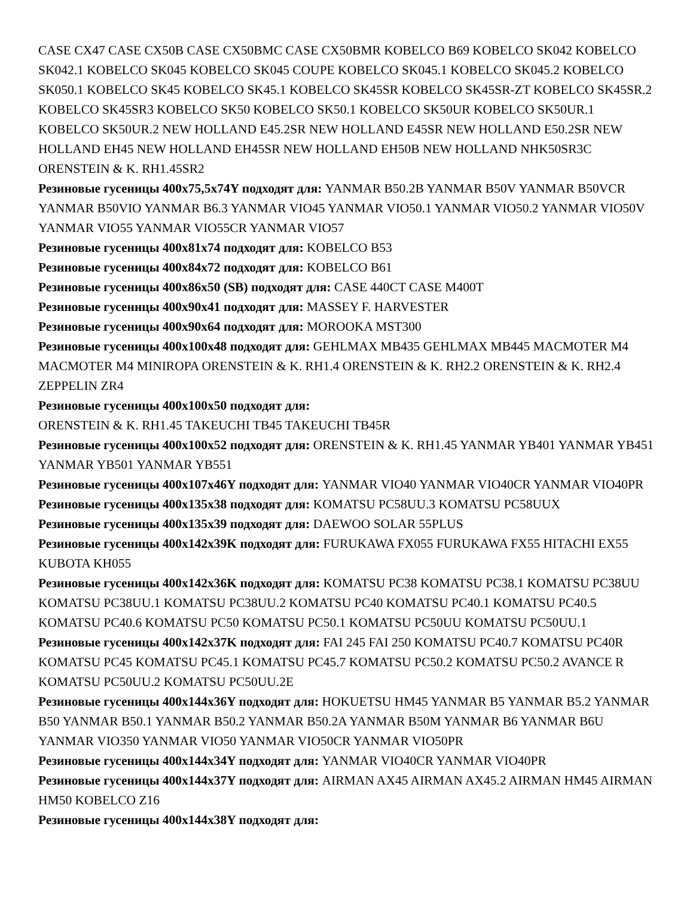CASE CX47 CASE CX50B CASE CX50BMC CASE CX50BMR KOBELCO B69 KOBELCO SK042 KOBELCO SK042.1 KOBELCO SK045 KOBELCO SK045 COUPE KOBELCO SK045.1 KOBELCO SK045.2 KOBELCO SK050.1 KOBELCO SK45 KOBELCO SK45.1 KOBELCO SK45SR KOBELCO SK45SR-ZT KOBELCO SK45SR.2 KOBELCO SK45SR3 KOBELCO SK50 KOBELCO SK50.1 KOBELCO SK50UR KOBELCO SK50UR.1 KOBELCO SK50UR.2 NEW HOLLAND E45.2SR NEW HOLLAND E45SR NEW HOLLAND E50.2SR NEW HOLLAND EH45 NEW HOLLAND EH45SR NEW HOLLAND EH50B NEW HOLLAND NHK50SR3C ORENSTEIN & K. RH1.45SR2
Резиновые гусеницы 400x75,5x74Y подходят для: YANMAR B50.2B YANMAR B50V YANMAR B50VCR YANMAR B50VIO YANMAR B6.3 YANMAR VIO45 YANMAR VIO50.1 YANMAR VIO50.2 YANMAR VIO50V YANMAR VIO55 YANMAR VIO55CR YANMAR VIO57
Резиновые гусеницы 400x81x74 подходят для: KOBELCO B53
Резиновые гусеницы 400x84x72 подходят для: KOBELCO B61
Резиновые гусеницы 400x86x50 (SB) подходят для: CASE 440CT CASE M400T
Резиновые гусеницы 400x90x41 подходят для: MASSEY F. HARVESTER
Резиновые гусеницы 400x90x64 подходят для: MOROOKA MST300
Резиновые гусеницы 400x100x48 подходят для: GEHLMAX MB435 GEHLMAX MB445 MACMOTER M4 MACMOTER M4 MINIROPA ORENSTEIN & K. RH1.4 ORENSTEIN & K. RH2.2 ORENSTEIN & K. RH2.4 ZEPPELIN ZR4
Резиновые гусеницы 400x100x50 подходят для:
ORENSTEIN & K. RH1.45 TAKEUCHI TB45 TAKEUCHI TB45R
Резиновые гусеницы 400x100x52 подходят для: ORENSTEIN & K. RH1.45 YANMAR YB401 YANMAR YB451 YANMAR YB501 YANMAR YB551
Резиновые гусеницы 400x107x46Y подходят для: YANMAR VIO40 YANMAR VIO40CR YANMAR VIO40PR
Резиновые гусеницы 400x135x38 подходят для: KOMATSU PC58UU.3 KOMATSU PC58UUX
Резиновые гусеницы 400x135x39 подходят для: DAEWOO SOLAR 55PLUS
Резиновые гусеницы 400x142x39K подходят для: FURUKAWA FX055 FURUKAWA FX55 HITACHI EX55 KUBOTA KH055
Резиновые гусеницы 400x142x36K подходят для: KOMATSU PC38 KOMATSU PC38.1 KOMATSU PC38UU KOMATSU PC38UU.1 KOMATSU PC38UU.2 KOMATSU PC40 KOMATSU PC40.1 KOMATSU PC40.5 KOMATSU PC40.6 KOMATSU PC50 KOMATSU PC50.1 KOMATSU PC50UU KOMATSU PC50UU.1
Резиновые гусеницы 400x142x37K подходят для: FAI 245 FAI 250 KOMATSU PC40.7 KOMATSU PC40R KOMATSU PC45 KOMATSU PC45.1 KOMATSU PC45.7 KOMATSU PC50.2 KOMATSU PC50.2 AVANCE R KOMATSU PC50UU.2 KOMATSU PC50UU.2E
Резиновые гусеницы 400x144x36Y подходят для: HOKUETSU HM45 YANMAR B5 YANMAR B5.2 YANMAR B50 YANMAR B50.1 YANMAR B50.2 YANMAR B50.2A YANMAR B50M YANMAR B6 YANMAR B6U YANMAR VIO350 YANMAR VIO50 YANMAR VIO50CR YANMAR VIO50PR
Резиновые гусеницы 400x144x34Y подходят для: YANMAR VIO40CR YANMAR VIO40PR
Резиновые гусеницы 400x144x37Y подходят для: AIRMAN AX45 AIRMAN AX45.2 AIRMAN HM45 AIRMAN HM50 KOBELCO Z16
Резиновые гусеницы 400x144x38Y подходят для: